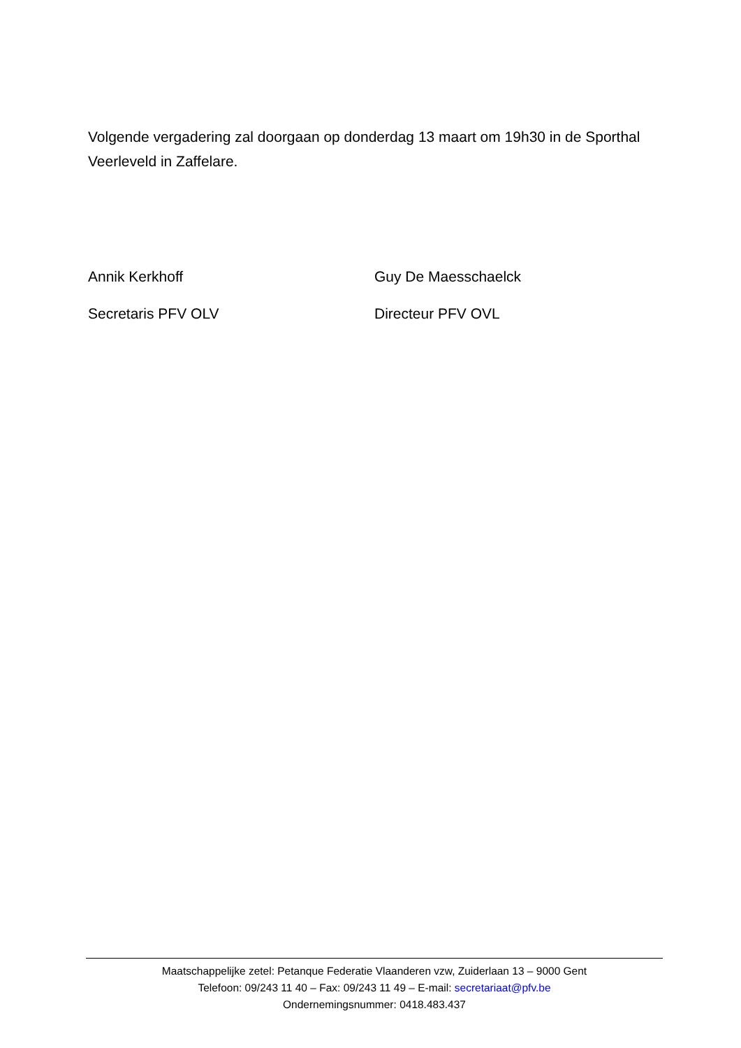Volgende vergadering zal doorgaan op donderdag 13 maart om 19h30 in de Sporthal Veerleveld in Zaffelare.
Annik Kerkhoff
Secretaris PFV OLV
Guy De Maesschaelck
Directeur PFV OVL
Maatschappelijke zetel: Petanque Federatie Vlaanderen vzw, Zuiderlaan 13 – 9000 Gent
Telefoon: 09/243 11 40 – Fax: 09/243 11 49 – E-mail: secretariaat@pfv.be
Ondernemingsnummer: 0418.483.437